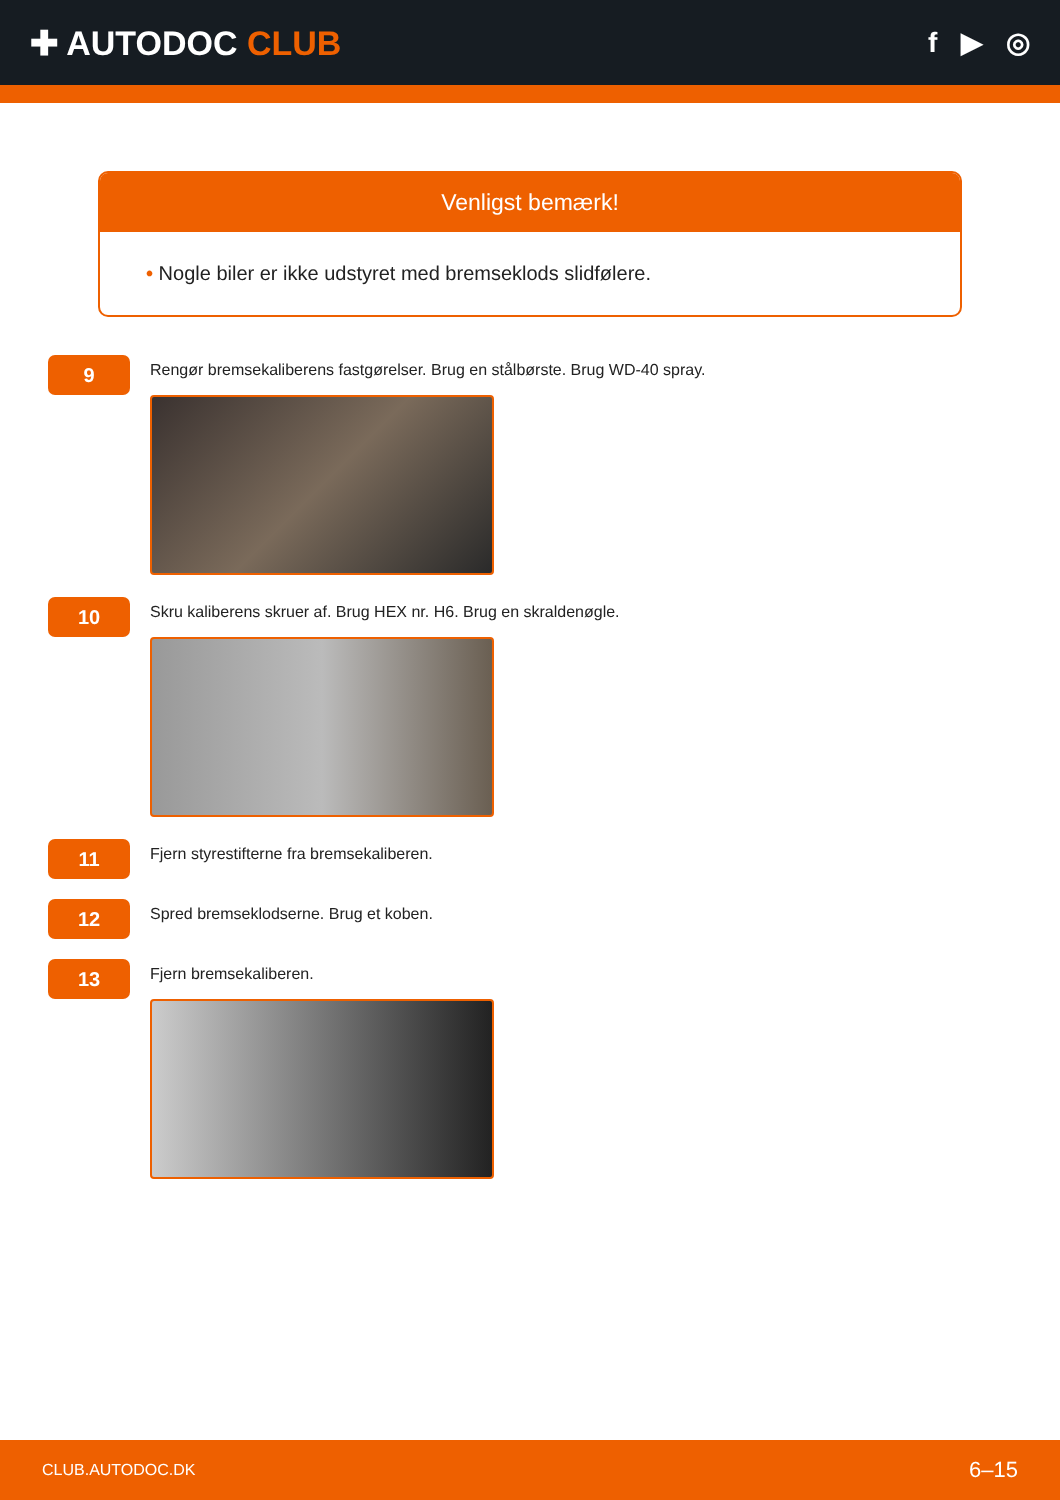✚ AUTODOC CLUB
f ▶ ◎
Venligst bemærk!
• Nogle biler er ikke udstyret med bremseklods slidfølere.
9
Rengør bremsekaliberens fastgørelser. Brug en stålbørste. Brug WD-40 spray.
10
Skru kaliberens skruer af. Brug HEX nr. H6. Brug en skraldenøgle.
11
Fjern styrestifterne fra bremsekaliberen.
12
Spred bremseklodserne. Brug et koben.
13
Fjern bremsekaliberen.
CLUB.AUTODOC.DK 6–15